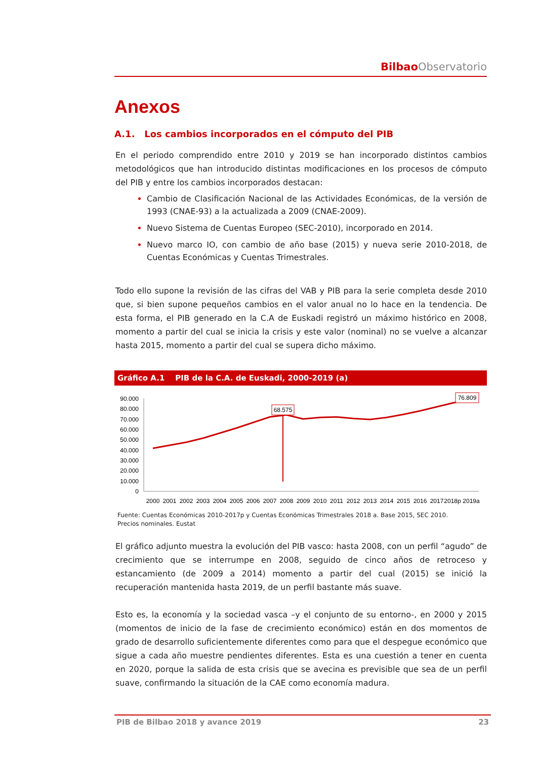Bilbao Observatorio
Anexos
A.1. Los cambios incorporados en el cómputo del PIB
En el periodo comprendido entre 2010 y 2019 se han incorporado distintos cambios metodológicos que han introducido distintas modificaciones en los procesos de cómputo del PIB y entre los cambios incorporados destacan:
Cambio de Clasificación Nacional de las Actividades Económicas, de la versión de 1993 (CNAE-93) a la actualizada a 2009 (CNAE-2009).
Nuevo Sistema de Cuentas Europeo (SEC-2010), incorporado en 2014.
Nuevo marco IO, con cambio de año base (2015) y nueva serie 2010-2018, de Cuentas Económicas y Cuentas Trimestrales.
Todo ello supone la revisión de las cifras del VAB y PIB para la serie completa desde 2010 que, si bien supone pequeños cambios en el valor anual no lo hace en la tendencia. De esta forma, el PIB generado en la C.A de Euskadi registró un máximo histórico en 2008, momento a partir del cual se inicia la crisis y este valor (nominal) no se vuelve a alcanzar hasta 2015, momento a partir del cual se supera dicho máximo.
Gráfico A.1 PIB de la C.A. de Euskadi, 2000-2019 (a)
90.000
80.000
70.000
60.000
50.000
40.000
30.000
20.000
10.000
0
68.575
76.809
2000
2001
2002
2003
2004
2005
2006
2007
2008
2009
2010
2011
2012
2013
2014
2015
2016
2017
2018p
2019a
Fuente: Cuentas Económicas 2010-2017p y Cuentas Económicas Trimestrales 2018 a. Base 2015, SEC 2010.
Precios nominales. Eustat
El gráfico adjunto muestra la evolución del PIB vasco: hasta 2008, con un perfil “agudo” de crecimiento que se interrumpe en 2008, seguido de cinco años de retroceso y estancamiento (de 2009 a 2014) momento a partir del cual (2015) se inició la recuperación mantenida hasta 2019, de un perfil bastante más suave.
Esto es, la economía y la sociedad vasca –y el conjunto de su entorno-, en 2000 y 2015 (momentos de inicio de la fase de crecimiento económico) están en dos momentos de grado de desarrollo suficientemente diferentes como para que el despegue económico que sigue a cada año muestre pendientes diferentes. Esta es una cuestión a tener en cuenta en 2020, porque la salida de esta crisis que se avecina es previsible que sea de un perfil suave, confirmando la situación de la CAE como economía madura.
PIB de Bilbao 2018 y avance 2019 23